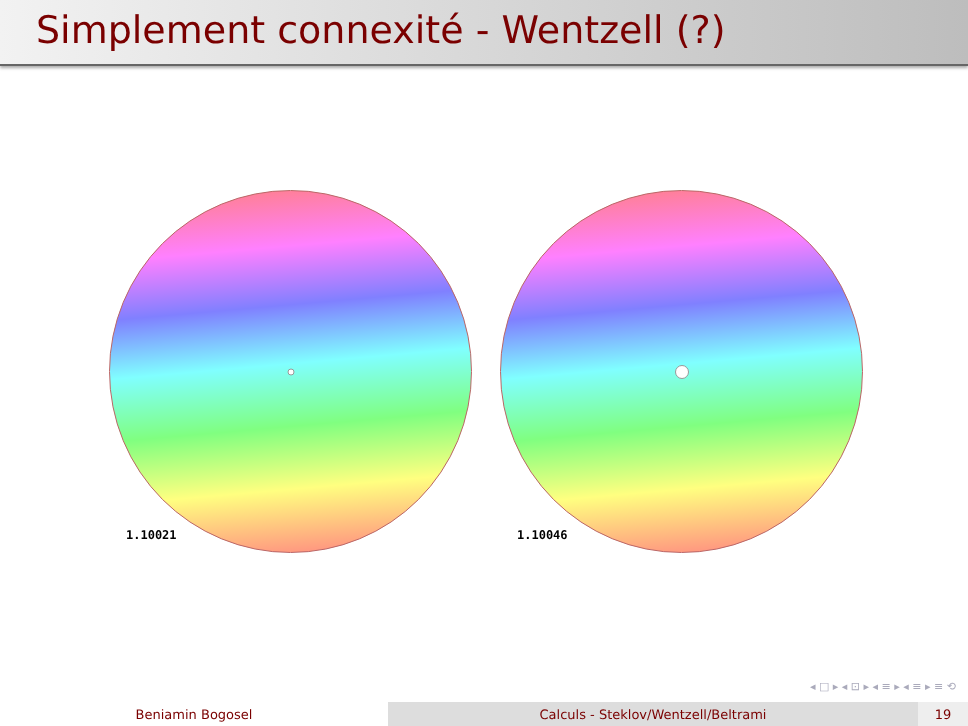Simplement connexité - Wentzell (?)
1.10021
1.10046
◂ □ ▸ ◂ ⊡ ▸ ◂ ≡ ▸ ◂ ≡ ▸ ≡ ⟲
Beniamin Bogosel Calculs - Steklov/Wentzell/Beltrami 19